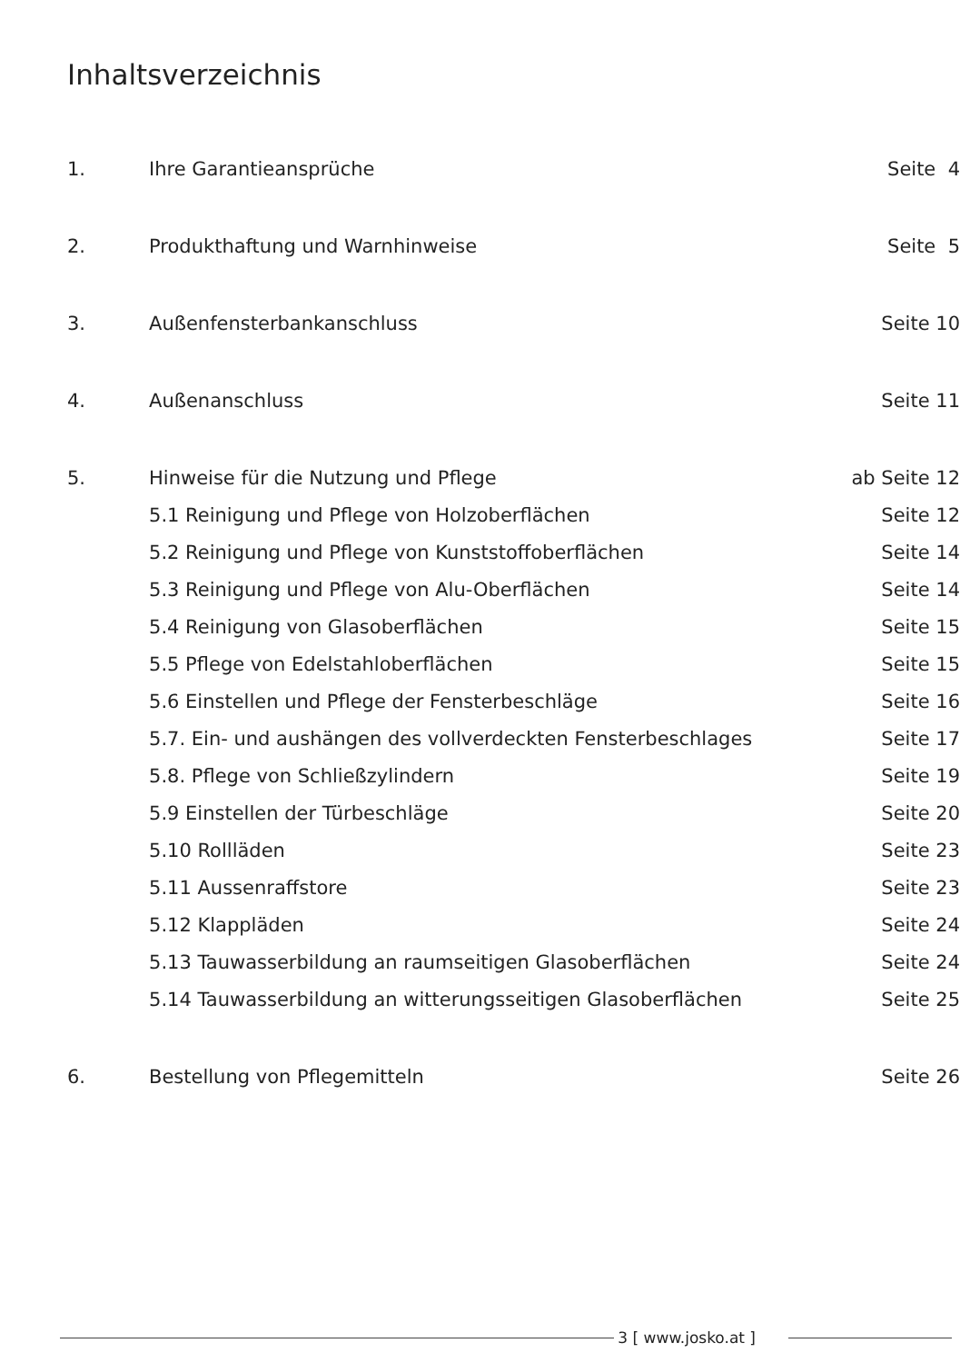Inhaltsverzeichnis
| 1. | Ihre Garantieansprüche | Seite 4 |
| 2. | Produkthaftung und Warnhinweise | Seite 5 |
| 3. | Außenfensterbankanschluss | Seite 10 |
| 4. | Außenanschluss | Seite 11 |
| 5. | Hinweise für die Nutzung und Pflege | ab Seite 12 |
| | 5.1 Reinigung und Pflege von Holzoberflächen | Seite 12 |
| | 5.2 Reinigung und Pflege von Kunststoffoberflächen | Seite 14 |
| | 5.3 Reinigung und Pflege von Alu-Oberflächen | Seite 14 |
| | 5.4 Reinigung von Glasoberflächen | Seite 15 |
| | 5.5 Pflege von Edelstahloberflächen | Seite 15 |
| | 5.6 Einstellen und Pflege der Fensterbeschläge | Seite 16 |
| | 5.7. Ein- und aushängen des vollverdeckten Fensterbeschlages | Seite 17 |
| | 5.8. Pflege von Schließzylindern | Seite 19 |
| | 5.9 Einstellen der Türbeschläge | Seite 20 |
| | 5.10 Rollläden | Seite 23 |
| | 5.11 Aussenraffstore | Seite 23 |
| | 5.12 Klappläden | Seite 24 |
| | 5.13 Tauwasserbildung an raumseitigen Glasoberflächen | Seite 24 |
| | 5.14 Tauwasserbildung an witterungsseitigen Glasoberflächen | Seite 25 |
| 6. | Bestellung von Pflegemitteln | Seite 26 |
3 [ www.josko.at ]